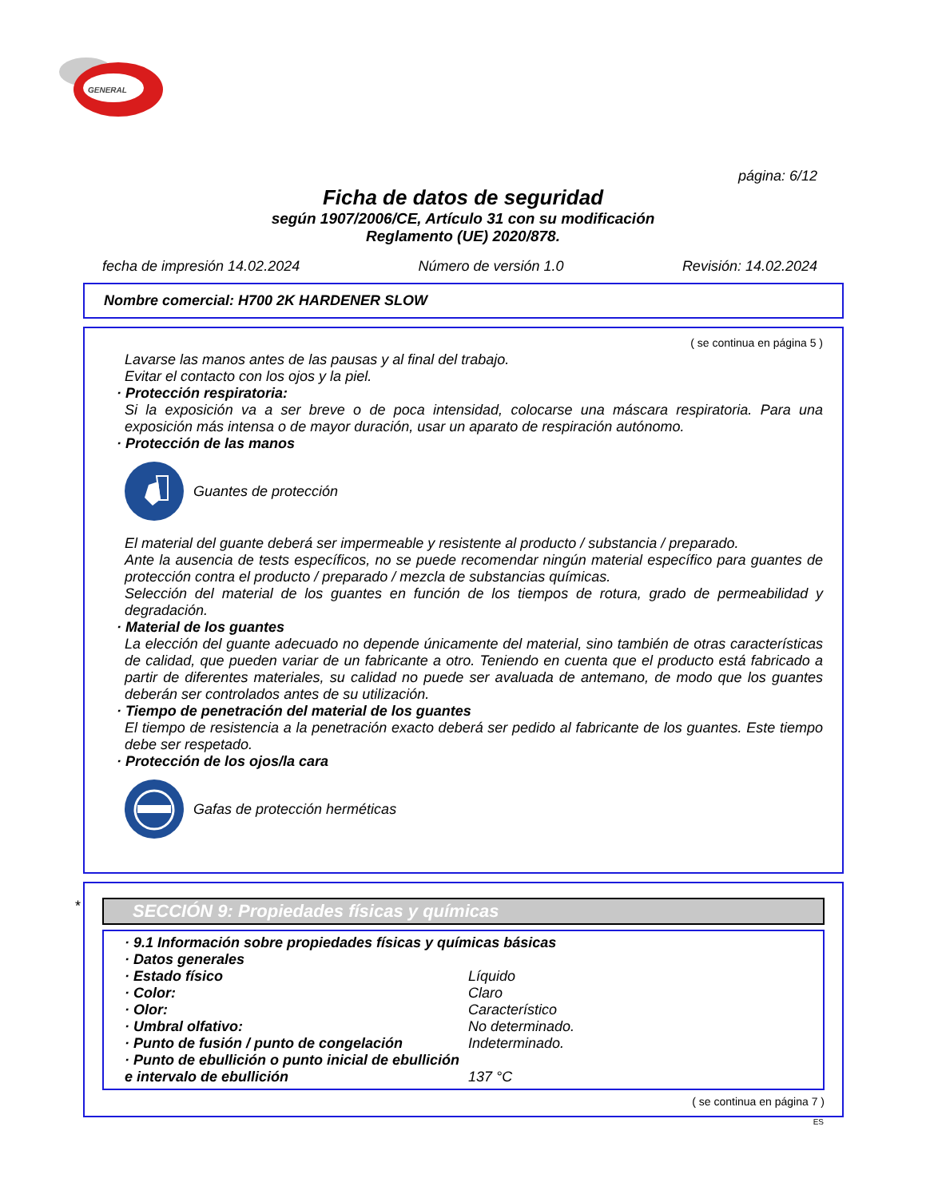GENERAL
página: 6/12
Ficha de datos de seguridad
según 1907/2006/CE, Artículo 31 con su modificación
Reglamento (UE) 2020/878.
fecha de impresión 14.02.2024 Número de versión 1.0 Revisión: 14.02.2024
Nombre comercial: H700 2K HARDENER SLOW
( se continua en página 5 )
Lavarse las manos antes de las pausas y al final del trabajo.
Evitar el contacto con los ojos y la piel.
· Protección respiratoria:
Si la exposición va a ser breve o de poca intensidad, colocarse una máscara respiratoria. Para una exposición más intensa o de mayor duración, usar un aparato de respiración autónomo.
· Protección de las manos
Guantes de protección
El material del guante deberá ser impermeable y resistente al producto / substancia / preparado.
Ante la ausencia de tests específicos, no se puede recomendar ningún material específico para guantes de protección contra el producto / preparado / mezcla de substancias químicas.
Selección del material de los guantes en función de los tiempos de rotura, grado de permeabilidad y degradación.
· Material de los guantes
La elección del guante adecuado no depende únicamente del material, sino también de otras características de calidad, que pueden variar de un fabricante a otro. Teniendo en cuenta que el producto está fabricado a partir de diferentes materiales, su calidad no puede ser avaluada de antemano, de modo que los guantes deberán ser controlados antes de su utilización.
· Tiempo de penetración del material de los guantes
El tiempo de resistencia a la penetración exacto deberá ser pedido al fabricante de los guantes. Este tiempo debe ser respetado.
· Protección de los ojos/la cara
Gafas de protección herméticas
*
SECCIÓN 9: Propiedades físicas y químicas
| · 9.1 Información sobre propiedades físicas y químicas básicas | |
| · Datos generales | |
| · Estado físico | Líquido |
| · Color: | Claro |
| · Olor: | Característico |
| · Umbral olfativo: | No determinado. |
| · Punto de fusión / punto de congelación | Indeterminado. |
| · Punto de ebullición o punto inicial de ebullición e intervalo de ebullición | 137 °C |
( se continua en página 7 )
ES